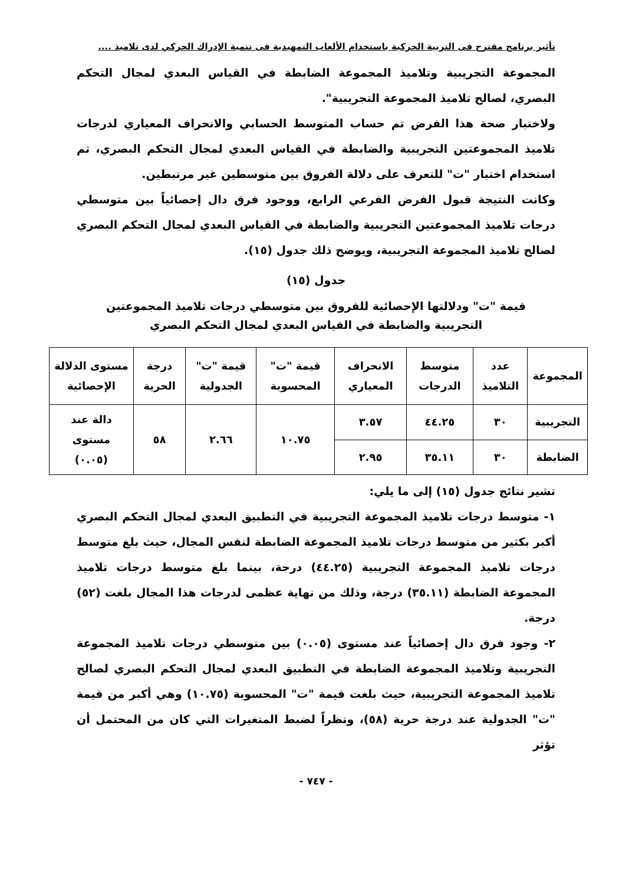تأثير برنامج مقترح فى التربية الحركية باستخدام الألعاب التمهيدية فى تنمية الإدراك الحركي لدى تلاميذ ....
المجموعة التجريبية وتلاميذ المجموعة الضابطة في القياس البعدي لمجال التحكم البصري، لصالح تلاميذ المجموعة التجريبية".
ولاختبار صحة هذا الفرض تم حساب المتوسط الحسابي والانحراف المعياري لدرجات تلاميذ المجموعتين التجريبية والضابطة في القياس البعدي لمجال التحكم البصري، ثم استخدام اختبار "ت" للتعرف على دلالة الفروق بين متوسطين غير مرتبطين.
وكانت النتيجة قبول الفرض الفرعي الرابع، ووجود فرق دال إحصائياً بين متوسطي درجات تلاميذ المجموعتين التجريبية والضابطة في القياس البعدي لمجال التحكم البصري لصالح تلاميذ المجموعة التجريبية، ويوضح ذلك جدول (١٥).
جدول (١٥)
قيمة "ت" ودلالتها الإحصائية للفروق بين متوسطي درجات تلاميذ المجموعتين
التجريبية والضابطة في القياس البعدي لمجال التحكم البصري
| المجموعة | عدد التلاميذ | متوسط الدرجات | الانحراف المعياري | قيمة "ت" المحسوبة | قيمة "ت" الجدولية | درجة الحرية | مستوى الدلالة الإحصائية |
| --- | --- | --- | --- | --- | --- | --- | --- |
| التجريبية | ٣٠ | ٤٤.٢٥ | ٣.٥٧ | ١٠.٧٥ | ٢.٦٦ | ٥٨ | دالة عند مستوى (٠.٠٥) |
| الضابطة | ٣٠ | ٣٥.١١ | ٢.٩٥ | | | | |
تشير نتائج جدول (١٥) إلى ما يلي:
١- متوسط درجات تلاميذ المجموعة التجريبية في التطبيق البعدي لمجال التحكم البصري أكبر بكثير من متوسط درجات تلاميذ المجموعة الضابطة لنفس المجال، حيث بلغ متوسط درجات تلاميذ المجموعة التجريبية (٤٤.٢٥) درجة، بينما بلغ متوسط درجات تلاميذ المجموعة الضابطة (٣٥.١١) درجة، وذلك من نهاية عظمى لدرجات هذا المجال بلغت (٥٢) درجة.
٢- وجود فرق دال إحصائياً عند مستوى (٠.٠٥) بين متوسطي درجات تلاميذ المجموعة التجريبية وتلاميذ المجموعة الضابطة في التطبيق البعدي لمجال التحكم البصري لصالح تلاميذ المجموعة التجريبية، حيث بلغت قيمة "ت" المحسوبة (١٠.٧٥) وهي أكبر من قيمة "ت" الجدولية عند درجة حرية (٥٨)، ونظراً لضبط المتغيرات التي كان من المحتمل أن تؤثر
- ٧٤٧ -